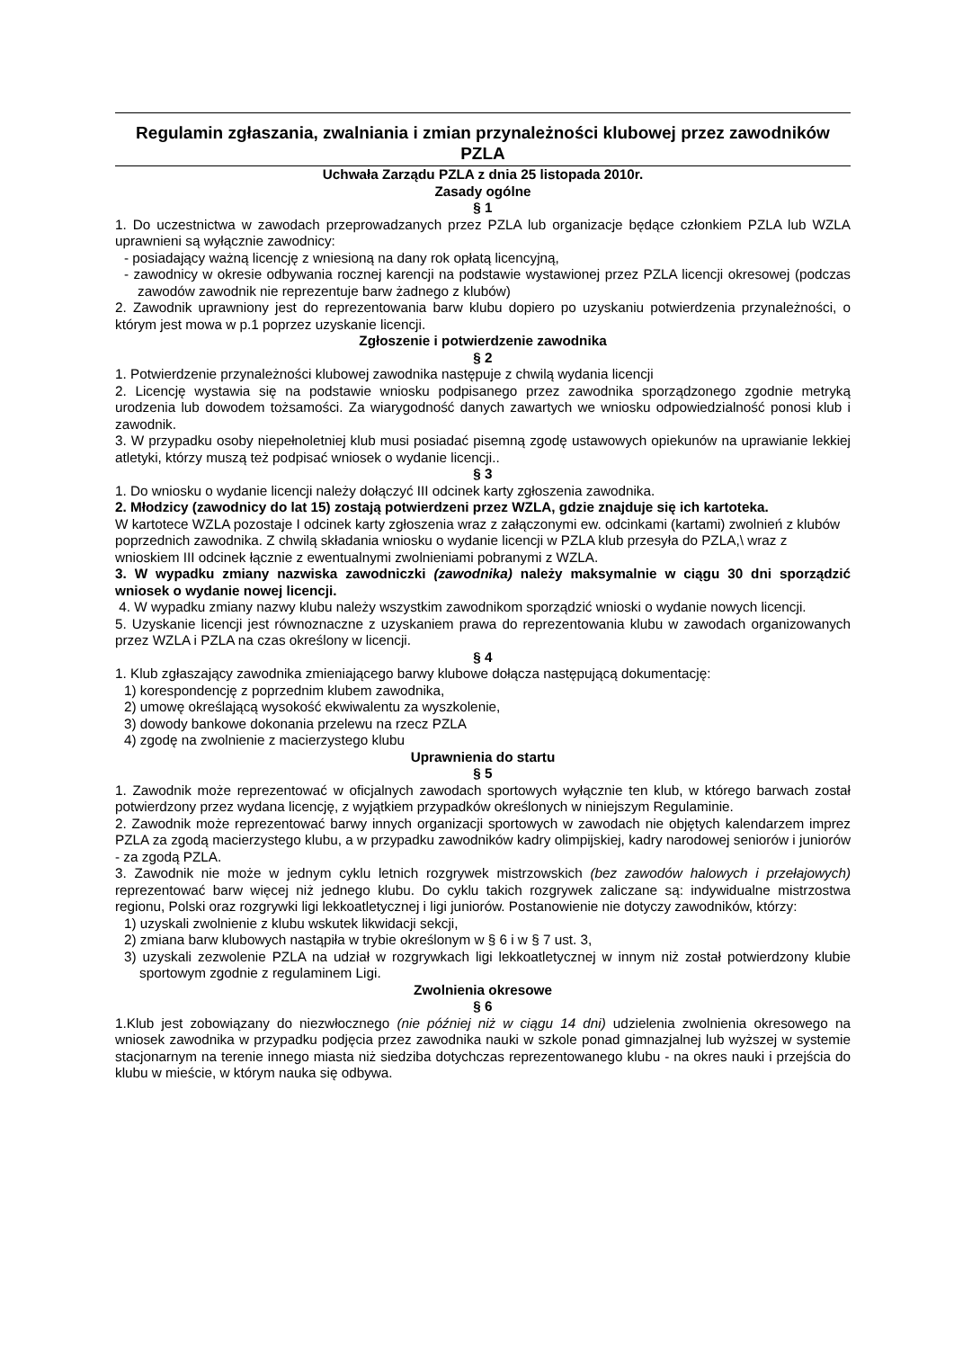Regulamin zgłaszania, zwalniania i zmian przynależności klubowej przez zawodników PZLA
Uchwała Zarządu PZLA z dnia 25 listopada 2010r.
Zasady ogólne
§ 1
1. Do uczestnictwa w zawodach przeprowadzanych przez PZLA lub organizacje będące członkiem PZLA lub WZLA uprawnieni są wyłącznie zawodnicy:
- posiadający ważną licencję z wniesioną na dany rok opłatą licencyjną,
- zawodnicy w okresie odbywania rocznej karencji na podstawie wystawionej przez PZLA licencji okresowej (podczas zawodów zawodnik nie reprezentuje barw żadnego z klubów)
2. Zawodnik uprawniony jest do reprezentowania barw klubu dopiero po uzyskaniu potwierdzenia przynależności, o którym jest mowa w p.1 poprzez uzyskanie licencji.
Zgłoszenie i potwierdzenie zawodnika
§ 2
1. Potwierdzenie przynależności klubowej zawodnika następuje z chwilą wydania licencji
2. Licencję wystawia się na podstawie wniosku podpisanego przez zawodnika sporządzonego zgodnie metryką urodzenia lub dowodem tożsamości. Za wiarygodność danych zawartych we wniosku odpowiedzialność ponosi klub i zawodnik.
3. W przypadku osoby niepełnoletniej klub musi posiadać pisemną zgodę ustawowych opiekunów na uprawianie lekkiej atletyki, którzy muszą też podpisać wniosek o wydanie licencji..
§ 3
1. Do wniosku o wydanie licencji należy dołączyć III odcinek karty zgłoszenia zawodnika.
2. Młodzicy (zawodnicy do lat 15) zostają potwierdzeni przez WZLA, gdzie znajduje się ich kartoteka.
W kartotece WZLA pozostaje I odcinek karty zgłoszenia wraz z załączonymi ew. odcinkami (kartami) zwolnień z klubów poprzednich zawodnika. Z chwilą składania wniosku o wydanie licencji w PZLA klub przesyła do PZLA,\ wraz z wnioskiem III odcinek łącznie z ewentualnymi zwolnieniami pobranymi z WZLA.
3. W wypadku zmiany nazwiska zawodniczki (zawodnika) należy maksymalnie w ciągu 30 dni sporządzić wniosek o wydanie nowej licencji.
4. W wypadku zmiany nazwy klubu należy wszystkim zawodnikom sporządzić wnioski o wydanie nowych licencji.
5. Uzyskanie licencji jest równoznaczne z uzyskaniem prawa do reprezentowania klubu w zawodach organizowanych przez WZLA i PZLA na czas określony w licencji.
§ 4
1. Klub zgłaszający zawodnika zmieniającego barwy klubowe dołącza następującą dokumentację:
1) korespondencję z poprzednim klubem zawodnika,
2) umowę określającą wysokość ekwiwalentu za wyszkolenie,
3) dowody bankowe dokonania przelewu na rzecz PZLA
4) zgodę na zwolnienie z macierzystego klubu
Uprawnienia do startu
§ 5
1. Zawodnik może reprezentować w oficjalnych zawodach sportowych wyłącznie ten klub, w którego barwach został potwierdzony przez wydana licencję, z wyjątkiem przypadków określonych w niniejszym Regulaminie.
2. Zawodnik może reprezentować barwy innych organizacji sportowych w zawodach nie objętych kalendarzem imprez PZLA za zgodą macierzystego klubu, a w przypadku zawodników kadry olimpijskiej, kadry narodowej seniorów i juniorów - za zgodą PZLA.
3. Zawodnik nie może w jednym cyklu letnich rozgrywek mistrzowskich (bez zawodów halowych i przełajowych) reprezentować barw więcej niż jednego klubu. Do cyklu takich rozgrywek zaliczane są: indywidualne mistrzostwa regionu, Polski oraz rozgrywki ligi lekkoatletycznej i ligi juniorów. Postanowienie nie dotyczy zawodników, którzy:
1) uzyskali zwolnienie z klubu wskutek likwidacji sekcji,
2) zmiana barw klubowych nastąpiła w trybie określonym w § 6 i w § 7 ust. 3,
3) uzyskali zezwolenie PZLA na udział w rozgrywkach ligi lekkoatletycznej w innym niż został potwierdzony klubie sportowym zgodnie z regulaminem Ligi.
Zwolnienia okresowe
§ 6
1.Klub jest zobowiązany do niezwłocznego (nie później niż w ciągu 14 dni) udzielenia zwolnienia okresowego na wniosek zawodnika w przypadku podjęcia przez zawodnika nauki w szkole ponad gimnazjalnej lub wyższej w systemie stacjonarnym na terenie innego miasta niż siedziba dotychczas reprezentowanego klubu - na okres nauki i przejścia do klubu w mieście, w którym nauka się odbywa.